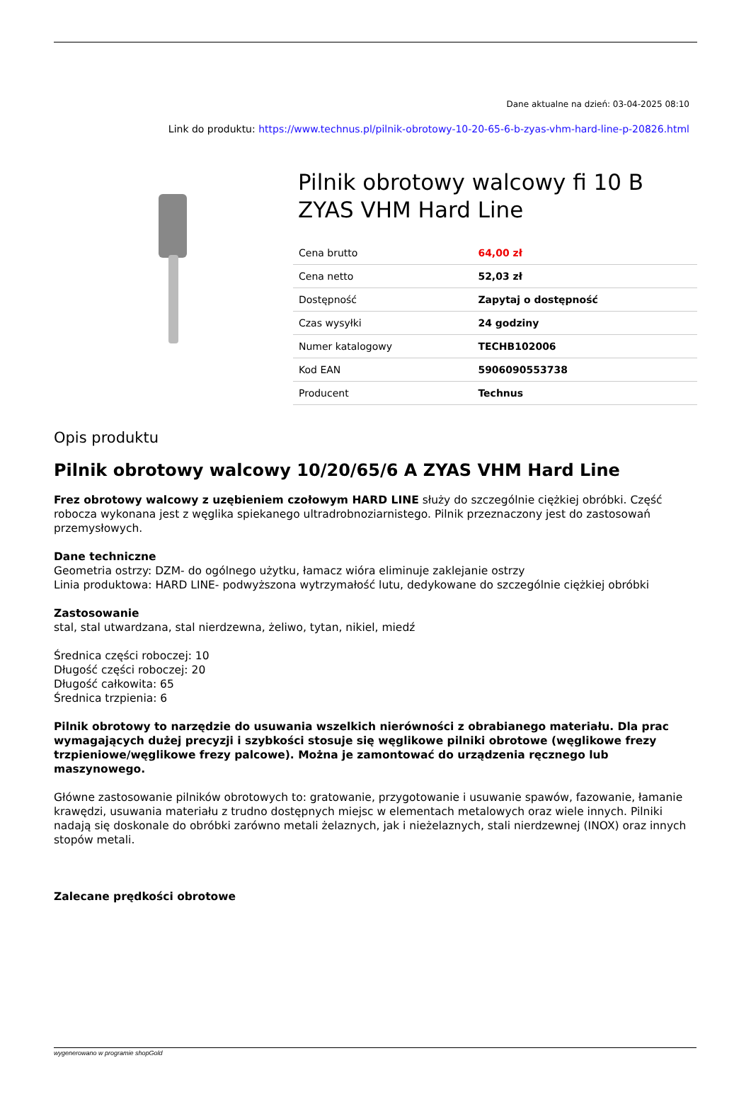Dane aktualne na dzień: 03-04-2025 08:10
Link do produktu: https://www.technus.pl/pilnik-obrotowy-10-20-65-6-b-zyas-vhm-hard-line-p-20826.html
Pilnik obrotowy walcowy fi 10 B ZYAS VHM Hard Line
| Cena brutto | 64,00 zł |
| Cena netto | 52,03 zł |
| Dostępność | Zapytaj o dostępność |
| Czas wysyłki | 24 godziny |
| Numer katalogowy | TECHB102006 |
| Kod EAN | 5906090553738 |
| Producent | Technus |
Opis produktu
Pilnik obrotowy walcowy 10/20/65/6 A ZYAS VHM Hard Line
Frez obrotowy walcowy z uzębieniem czołowym HARD LINE służy do szczególnie ciężkiej obróbki. Część robocza wykonana jest z węglika spiekanego ultradrobnoziarnistego. Pilnik przeznaczony jest do zastosowań przemysłowych.
Dane techniczne
Geometria ostrzy: DZM- do ogólnego użytku, łamacz wióra eliminuje zaklejanie ostrzy
Linia produktowa: HARD LINE- podwyższona wytrzymałość lutu, dedykowane do szczególnie ciężkiej obróbki
Zastosowanie
stal, stal utwardzana, stal nierdzewna, żeliwo, tytan, nikiel, miedź
Średnica części roboczej: 10
Długość części roboczej: 20
Długość całkowita: 65
Średnica trzpienia: 6
Pilnik obrotowy to narzędzie do usuwania wszelkich nierówności z obrabianego materiału. Dla prac wymagających dużej precyzji i szybkości stosuje się węglikowe pilniki obrotowe (węglikowe frezy trzpieniowe/węglikowe frezy palcowe). Można je zamontować do urządzenia ręcznego lub maszynowego.
Główne zastosowanie pilników obrotowych to: gratowanie, przygotowanie i usuwanie spawów, fazowanie, łamanie krawędzi, usuwania materiału z trudno dostępnych miejsc w elementach metalowych oraz wiele innych. Pilniki nadają się doskonale do obróbki zarówno metali żelaznych, jak i nieżelaznych, stali nierdzewnej (INOX) oraz innych stopów metali.
Zalecane prędkości obrotowe
wygenerowano w programie shopGold